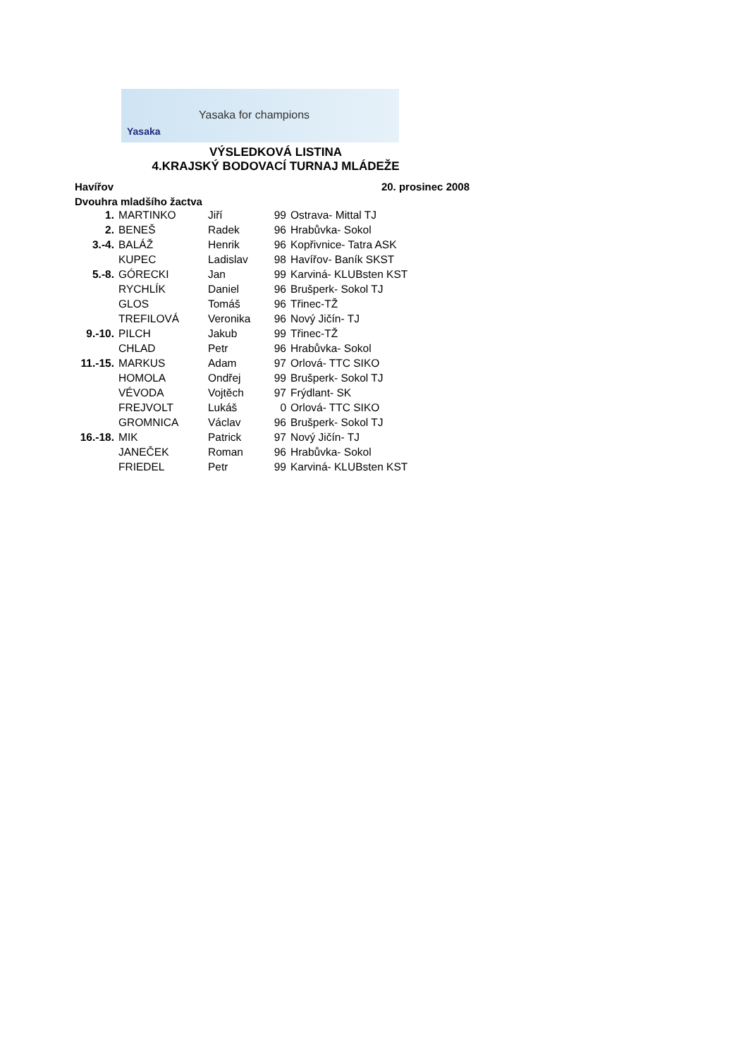Yasaka for champions
Yasaka
VÝSLEDKOVÁ LISTINA
4.KRAJSKÝ BODOVACÍ TURNAJ MLÁDEŽE
Havířov 20. prosinec 2008
Dvouhra mladšího žactva
| 1. | MARTINKO | Jiří | 99 | Ostrava- Mittal TJ |
| 2. | BENEŠ | Radek | 96 | Hrabůvka- Sokol |
| 3.-4. | BALÁŽ | Henrik | 96 | Kopřivnice- Tatra ASK |
| | KUPEC | Ladislav | 98 | Havířov- Baník SKST |
| 5.-8. | GÓRECKI | Jan | 99 | Karviná- KLUBsten KST |
| | RYCHLÍK | Daniel | 96 | Brušperk- Sokol TJ |
| | GLOS | Tomáš | 96 | Třinec-TŽ |
| | TREFILOVÁ | Veronika | 96 | Nový Jičín- TJ |
| 9.-10. | PILCH | Jakub | 99 | Třinec-TŽ |
| | CHLAD | Petr | 96 | Hrabůvka- Sokol |
| 11.-15. | MARKUS | Adam | 97 | Orlová- TTC SIKO |
| | HOMOLA | Ondřej | 99 | Brušperk- Sokol TJ |
| | VÉVODA | Vojtěch | 97 | Frýdlant- SK |
| | FREJVOLT | Lukáš | 0 | Orlová- TTC SIKO |
| | GROMNICA | Václav | 96 | Brušperk- Sokol TJ |
| 16.-18. | MIK | Patrick | 97 | Nový Jičín- TJ |
| | JANEČEK | Roman | 96 | Hrabůvka- Sokol |
| | FRIEDEL | Petr | 99 | Karviná- KLUBsten KST |